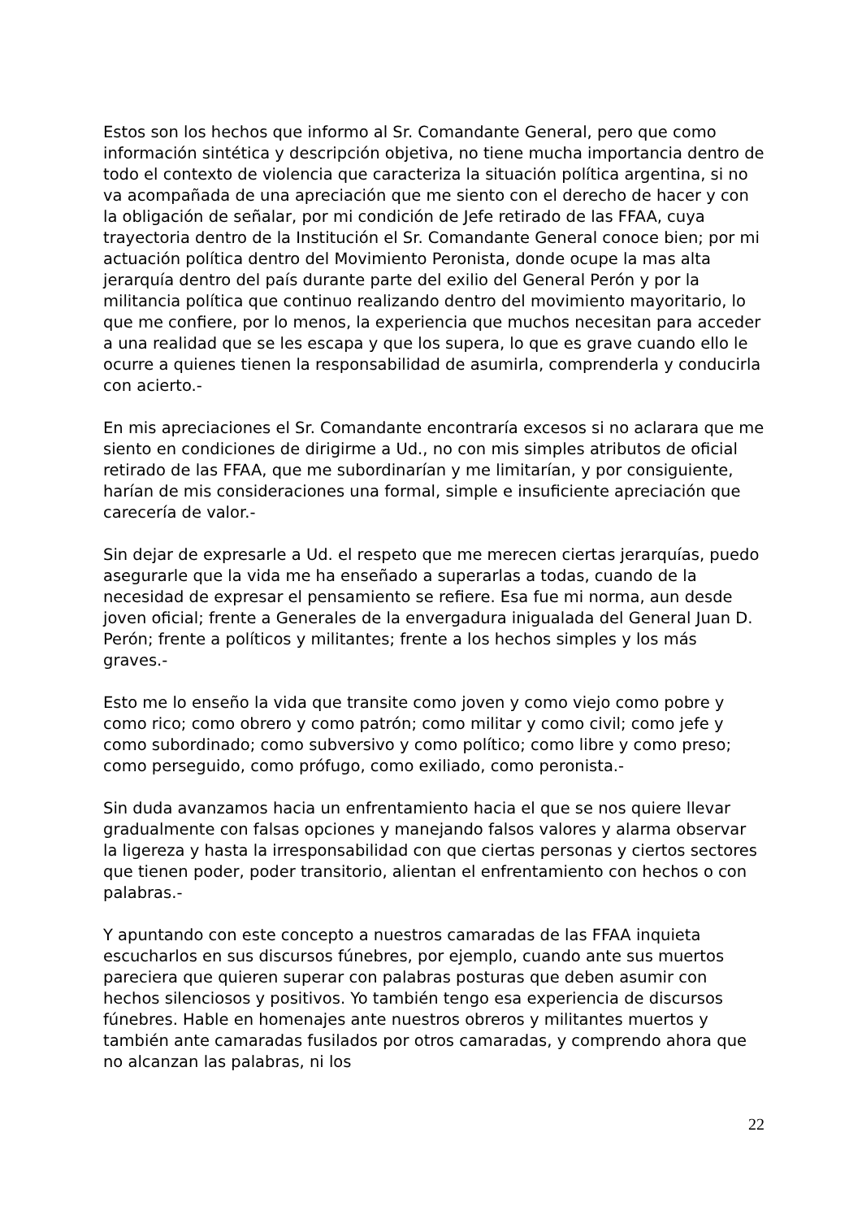Estos son los hechos que informo al Sr. Comandante General, pero que como información sintética y descripción objetiva, no tiene mucha importancia dentro de todo el contexto de violencia que caracteriza la situación política argentina, si no va acompañada de una apreciación que me siento con el derecho de hacer y con la obligación de señalar, por mi condición de Jefe retirado de las FFAA, cuya trayectoria dentro de la Institución el Sr. Comandante General conoce bien; por mi actuación política dentro del Movimiento Peronista, donde ocupe la mas alta jerarquía dentro del país durante parte del exilio del General Perón y por la militancia política que continuo realizando dentro del movimiento mayoritario, lo que me confiere, por lo menos, la experiencia que muchos necesitan para acceder a una realidad que se les escapa y que los supera, lo que es grave cuando ello le ocurre a quienes tienen la responsabilidad de asumirla, comprenderla y conducirla con acierto.-
En mis apreciaciones el Sr. Comandante encontraría excesos si no aclarara que me siento en condiciones de dirigirme a Ud., no con mis simples atributos de oficial retirado de las FFAA, que me subordinarían y me limitarían, y por consiguiente, harían de mis consideraciones una formal, simple e insuficiente apreciación que carecería de valor.-
Sin dejar de expresarle a Ud. el respeto que me merecen ciertas jerarquías, puedo asegurarle que la vida me ha enseñado a superarlas a todas, cuando de la necesidad de expresar el pensamiento se refiere. Esa fue mi norma, aun desde joven oficial; frente a Generales de la envergadura inigualada del General Juan D. Perón; frente a políticos y militantes; frente a los hechos simples y los más graves.-
Esto me lo enseño la vida que transite como joven y como viejo como pobre y como rico; como obrero y como patrón; como militar y como civil; como jefe y como subordinado; como subversivo y como político; como libre y como preso; como perseguido, como prófugo, como exiliado, como peronista.-
Sin duda avanzamos hacia un enfrentamiento hacia el que se nos quiere llevar gradualmente con falsas opciones y manejando falsos valores y alarma observar la ligereza y hasta la irresponsabilidad con que ciertas personas y ciertos sectores que tienen poder, poder transitorio, alientan el enfrentamiento con hechos o con palabras.-
Y apuntando con este concepto a nuestros camaradas de las FFAA inquieta escucharlos en sus discursos fúnebres, por ejemplo, cuando ante sus muertos pareciera que quieren superar con palabras posturas que deben asumir con hechos silenciosos y positivos. Yo también tengo esa experiencia de discursos fúnebres. Hable en homenajes ante nuestros obreros y militantes muertos y también ante camaradas fusilados por otros camaradas, y comprendo ahora que no alcanzan las palabras, ni los
22